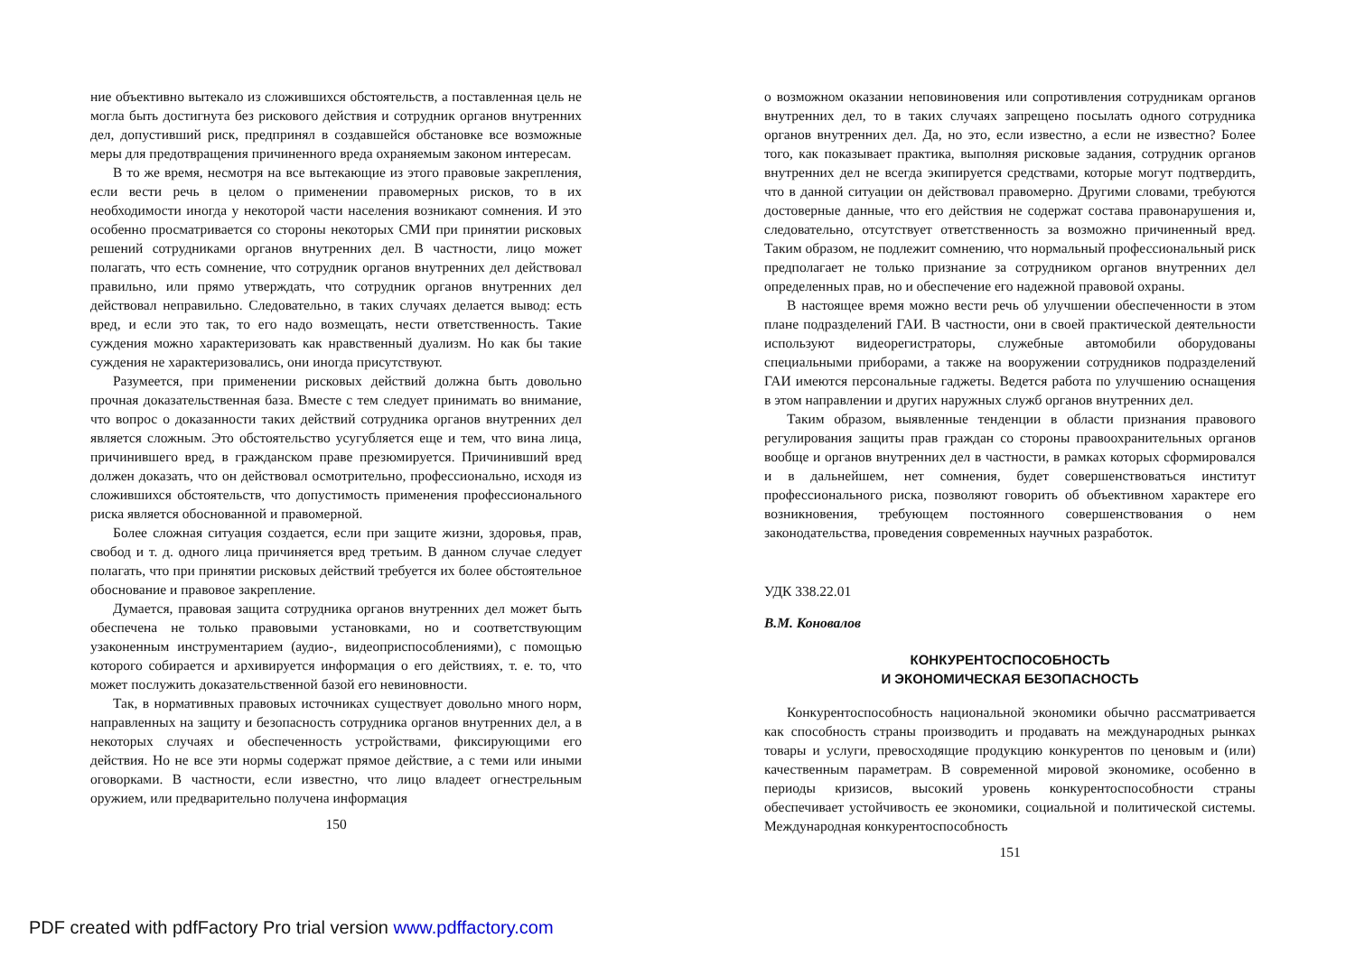ние объективно вытекало из сложившихся обстоятельств, а поставленная цель не могла быть достигнута без рискового действия и сотрудник органов внутренних дел, допустивший риск, предпринял в создавшейся обстановке все возможные меры для предотвращения причиненного вреда охраняемым законом интересам.
В то же время, несмотря на все вытекающие из этого правовые закрепления, если вести речь в целом о применении правомерных рисков, то в их необходимости иногда у некоторой части населения возникают сомнения. И это особенно просматривается со стороны некоторых СМИ при принятии рисковых решений сотрудниками органов внутренних дел. В частности, лицо может полагать, что есть сомнение, что сотрудник органов внутренних дел действовал правильно, или прямо утверждать, что сотрудник органов внутренних дел действовал неправильно. Следовательно, в таких случаях делается вывод: есть вред, и если это так, то его надо возмещать, нести ответственность. Такие суждения можно характеризовать как нравственный дуализм. Но как бы такие суждения не характеризовались, они иногда присутствуют.
Разумеется, при применении рисковых действий должна быть довольно прочная доказательственная база. Вместе с тем следует принимать во внимание, что вопрос о доказанности таких действий сотрудника органов внутренних дел является сложным. Это обстоятельство усугубляется еще и тем, что вина лица, причинившего вред, в гражданском праве презюмируется. Причинивший вред должен доказать, что он действовал осмотрительно, профессионально, исходя из сложившихся обстоятельств, что допустимость применения профессионального риска является обоснованной и правомерной.
Более сложная ситуация создается, если при защите жизни, здоровья, прав, свобод и т. д. одного лица причиняется вред третьим. В данном случае следует полагать, что при принятии рисковых действий требуется их более обстоятельное обоснование и правовое закрепление.
Думается, правовая защита сотрудника органов внутренних дел может быть обеспечена не только правовыми установками, но и соответствующим узаконенным инструментарием (аудио-, видеоприспособлениями), с помощью которого собирается и архивируется информация о его действиях, т. е. то, что может послужить доказательственной базой его невиновности.
Так, в нормативных правовых источниках существует довольно много норм, направленных на защиту и безопасность сотрудника органов внутренних дел, а в некоторых случаях и обеспеченность устройствами, фиксирующими его действия. Но не все эти нормы содержат прямое действие, а с теми или иными оговорками. В частности, если известно, что лицо владеет огнестрельным оружием, или предварительно получена информация
150
о возможном оказании неповиновения или сопротивления сотрудникам органов внутренних дел, то в таких случаях запрещено посылать одного сотрудника органов внутренних дел. Да, но это, если известно, а если не известно? Более того, как показывает практика, выполняя рисковые задания, сотрудник органов внутренних дел не всегда экипируется средствами, которые могут подтвердить, что в данной ситуации он действовал правомерно. Другими словами, требуются достоверные данные, что его действия не содержат состава правонарушения и, следовательно, отсутствует ответственность за возможно причиненный вред. Таким образом, не подлежит сомнению, что нормальный профессиональный риск предполагает не только признание за сотрудником органов внутренних дел определенных прав, но и обеспечение его надежной правовой охраны.
В настоящее время можно вести речь об улучшении обеспеченности в этом плане подразделений ГАИ. В частности, они в своей практической деятельности используют видеорегистраторы, служебные автомобили оборудованы специальными приборами, а также на вооружении сотрудников подразделений ГАИ имеются персональные гаджеты. Ведется работа по улучшению оснащения в этом направлении и других наружных служб органов внутренних дел.
Таким образом, выявленные тенденции в области признания правового регулирования защиты прав граждан со стороны правоохранительных органов вообще и органов внутренних дел в частности, в рамках которых сформировался и в дальнейшем, нет сомнения, будет совершенствоваться институт профессионального риска, позволяют говорить об объективном характере его возникновения, требующем постоянного совершенствования о нем законодательства, проведения современных научных разработок.
УДК 338.22.01
В.М. Коновалов
КОНКУРЕНТОСПОСОБНОСТЬ
И ЭКОНОМИЧЕСКАЯ БЕЗОПАСНОСТЬ
Конкурентоспособность национальной экономики обычно рассматривается как способность страны производить и продавать на международных рынках товары и услуги, превосходящие продукцию конкурентов по ценовым и (или) качественным параметрам. В современной мировой экономике, особенно в периоды кризисов, высокий уровень конкурентоспособности страны обеспечивает устойчивость ее экономики, социальной и политической системы. Международная конкурентоспособность
151
PDF created with pdfFactory Pro trial version www.pdffactory.com